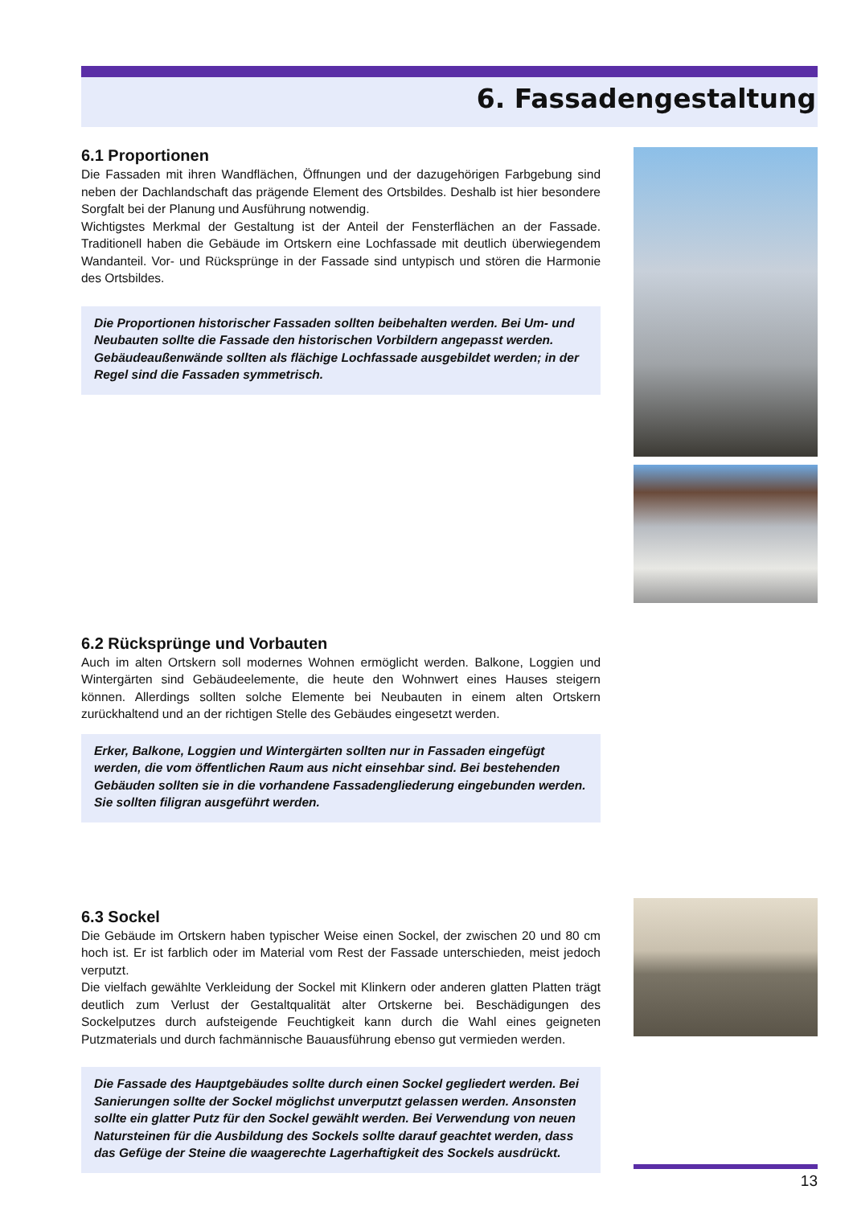6. Fassadengestaltung
6.1 Proportionen
Die Fassaden mit ihren Wandflächen, Öffnungen und der dazugehörigen Farbgebung sind neben der Dachlandschaft das prägende Element des Ortsbildes. Deshalb ist hier besondere Sorgfalt bei der Planung und Ausführung notwendig.
Wichtigstes Merkmal der Gestaltung ist der Anteil der Fensterflächen an der Fassade. Traditionell haben die Gebäude im Ortskern eine Lochfassade mit deutlich überwiegendem Wandanteil. Vor- und Rücksprünge in der Fassade sind untypisch und stören die Harmonie des Ortsbildes.
Die Proportionen historischer Fassaden sollten beibehalten werden. Bei Um- und Neubauten sollte die Fassade den historischen Vorbildern angepasst werden. Gebäudeaußenwände sollten als flächige Lochfassade ausgebildet werden; in der Regel sind die Fassaden symmetrisch.
6.2 Rücksprünge und Vorbauten
Auch im alten Ortskern soll modernes Wohnen ermöglicht werden. Balkone, Loggien und Wintergärten sind Gebäudeelemente, die heute den Wohnwert eines Hauses steigern können. Allerdings sollten solche Elemente bei Neubauten in einem alten Ortskern zurückhaltend und an der richtigen Stelle des Gebäudes eingesetzt werden.
Erker, Balkone, Loggien und Wintergärten sollten nur in Fassaden eingefügt werden, die vom öffentlichen Raum aus nicht einsehbar sind. Bei bestehenden Gebäuden sollten sie in die vorhandene Fassadengliederung eingebunden werden. Sie sollten filigran ausgeführt werden.
6.3 Sockel
Die Gebäude im Ortskern haben typischer Weise einen Sockel, der zwischen 20 und 80 cm hoch ist. Er ist farblich oder im Material vom Rest der Fassade unterschieden, meist jedoch verputzt.
Die vielfach gewählte Verkleidung der Sockel mit Klinkern oder anderen glatten Platten trägt deutlich zum Verlust der Gestaltqualität alter Ortskerne bei. Beschädigungen des Sockelputzes durch aufsteigende Feuchtigkeit kann durch die Wahl eines geigneten Putzmaterials und durch fachmännische Bauausführung ebenso gut vermieden werden.
Die Fassade des Hauptgebäudes sollte durch einen Sockel gegliedert werden. Bei Sanierungen sollte der Sockel möglichst unverputzt gelassen werden. Ansonsten sollte ein glatter Putz für den Sockel gewählt werden. Bei Verwendung von neuen Natursteinen für die Ausbildung des Sockels sollte darauf geachtet werden, dass das Gefüge der Steine die waagerechte Lagerhaftigkeit des Sockels ausdrückt.
13